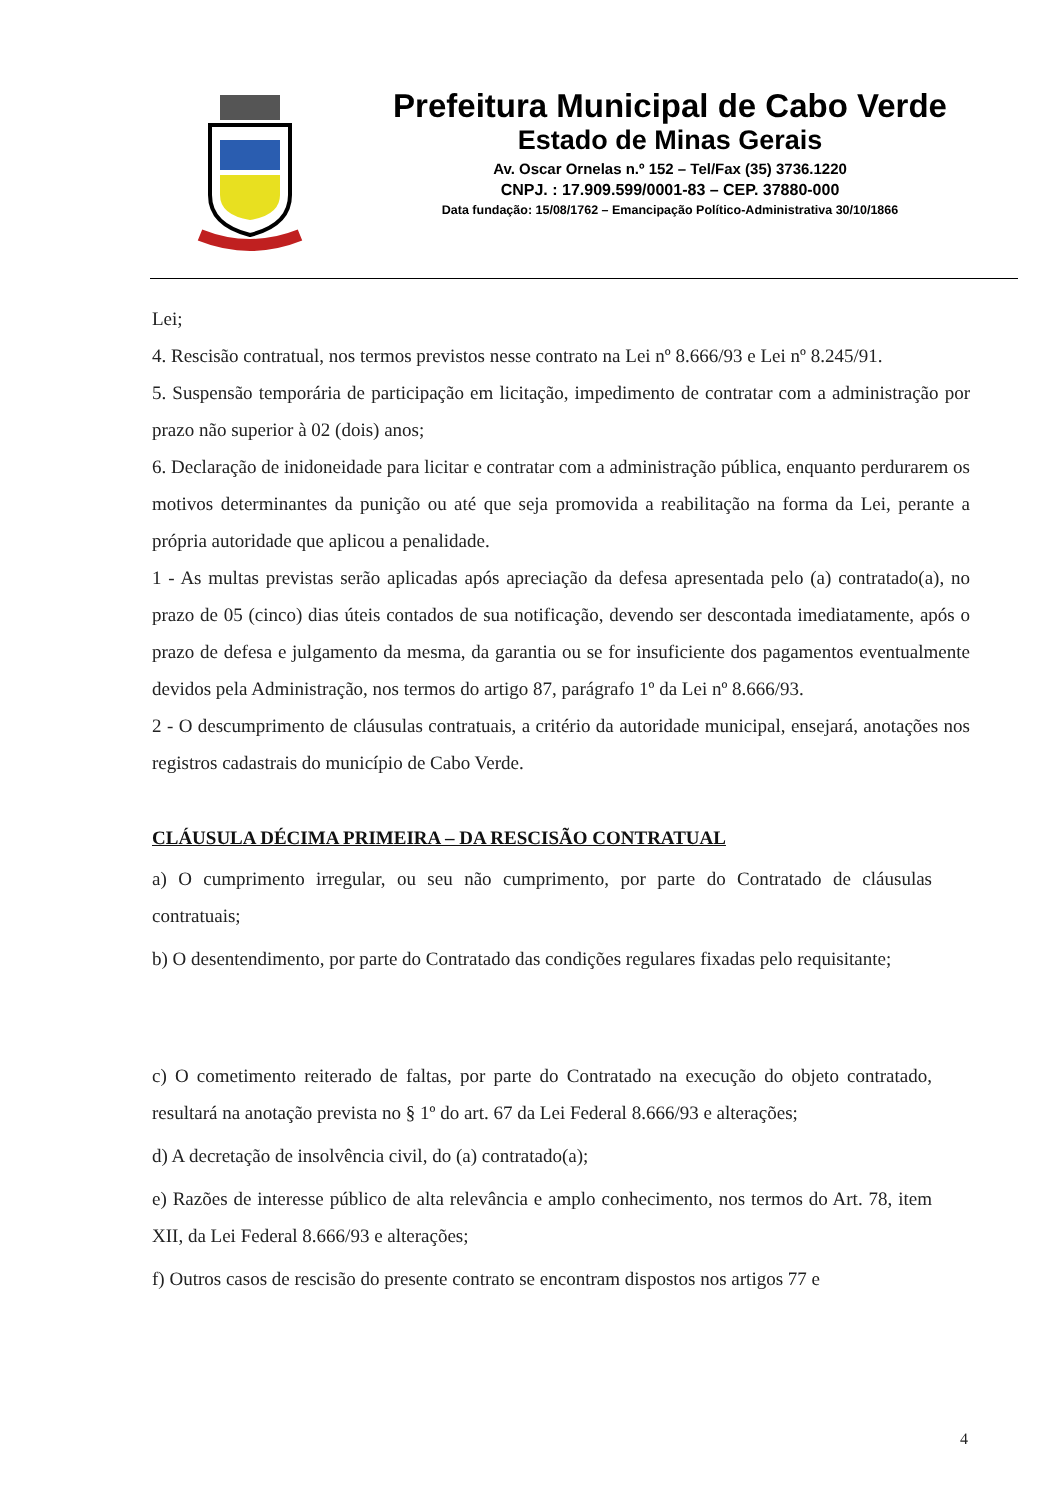Prefeitura Municipal de Cabo Verde
Estado de Minas Gerais
Av. Oscar Ornelas n.º 152 – Tel/Fax (35) 3736.1220
CNPJ. : 17.909.599/0001-83 – CEP. 37880-000
Data fundação: 15/08/1762 – Emancipação Político-Administrativa 30/10/1866
Lei;
4. Rescisão contratual, nos termos previstos nesse contrato na Lei nº 8.666/93 e Lei nº 8.245/91.
5. Suspensão temporária de participação em licitação, impedimento de contratar com a administração por prazo não superior à 02 (dois) anos;
6. Declaração de inidoneidade para licitar e contratar com a administração pública, enquanto perdurarem os motivos determinantes da punição ou até que seja promovida a reabilitação na forma da Lei, perante a própria autoridade que aplicou a penalidade.
1 - As multas previstas serão aplicadas após apreciação da defesa apresentada pelo (a) contratado(a), no prazo de 05 (cinco) dias úteis contados de sua notificação, devendo ser descontada imediatamente, após o prazo de defesa e julgamento da mesma, da garantia ou se for insuficiente dos pagamentos eventualmente devidos pela Administração, nos termos do artigo 87, parágrafo 1º da Lei nº 8.666/93.
2 - O descumprimento de cláusulas contratuais, a critério da autoridade municipal, ensejará, anotações nos registros cadastrais do município de Cabo Verde.
CLÁUSULA DÉCIMA PRIMEIRA – DA RESCISÃO CONTRATUAL
a) O cumprimento irregular, ou seu não cumprimento, por parte do Contratado de cláusulas contratuais;
b) O desentendimento, por parte do Contratado das condições regulares fixadas pelo requisitante;
c) O cometimento reiterado de faltas, por parte do Contratado na execução do objeto contratado, resultará na anotação prevista no § 1º do art. 67 da Lei Federal 8.666/93 e alterações;
d) A decretação de insolvência civil, do (a) contratado(a);
e) Razões de interesse público de alta relevância e amplo conhecimento, nos termos do Art. 78, item XII, da Lei Federal 8.666/93 e alterações;
f) Outros casos de rescisão do presente contrato se encontram dispostos nos artigos 77 e
4